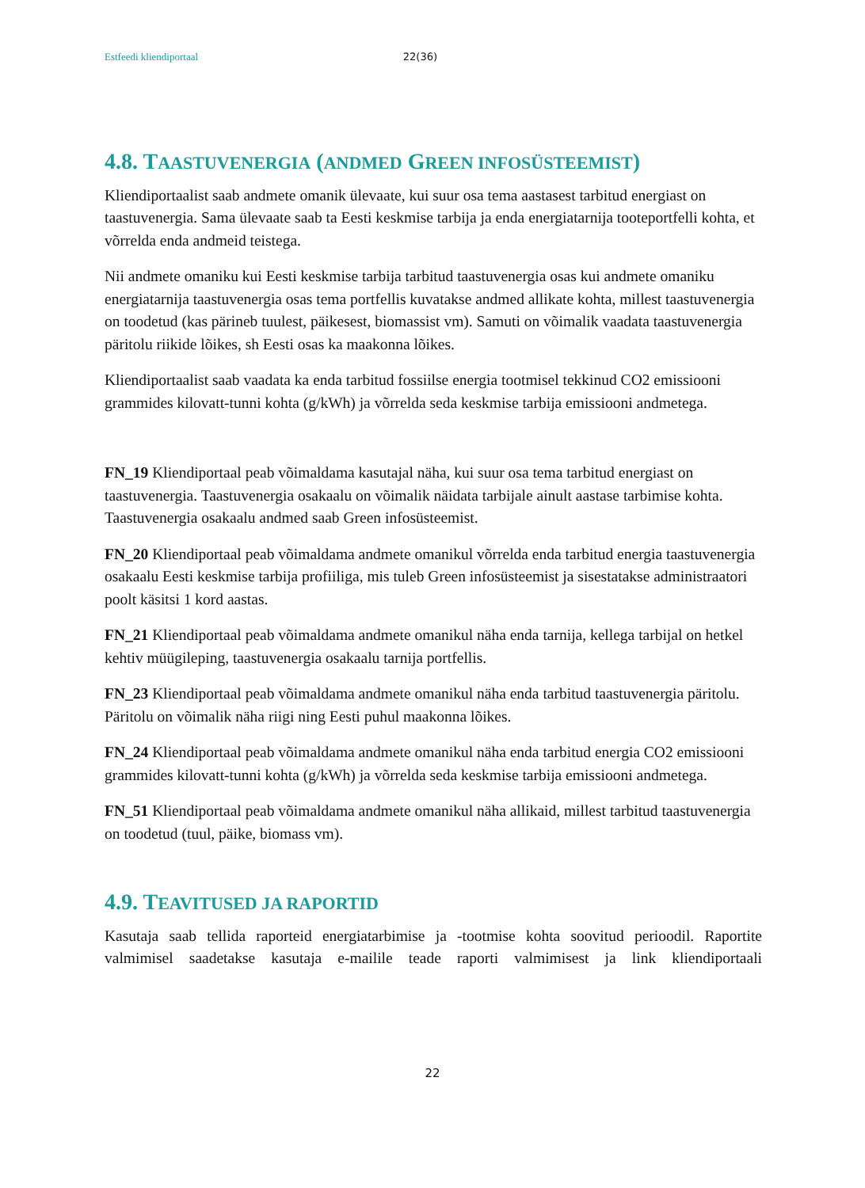Estfeedi kliendiportaal 22(36)
4.8. TAASTUVENERGIA (ANDMED GREEN INFOSÜSTEEMIST)
Kliendiportaalist saab andmete omanik ülevaate, kui suur osa tema aastasest tarbitud energiast on taastuvenergia. Sama ülevaate saab ta Eesti keskmise tarbija ja enda energiatarnija tooteportfelli kohta, et võrrelda enda andmeid teistega.
Nii andmete omaniku kui Eesti keskmise tarbija tarbitud taastuvenergia osas kui andmete omaniku energiatarnija taastuvenergia osas tema portfellis kuvatakse andmed allikate kohta, millest taastuvenergia on toodetud (kas pärineb tuulest, päikesest, biomassist vm). Samuti on võimalik vaadata taastuvenergia päritolu riikide lõikes, sh Eesti osas ka maakonna lõikes.
Kliendiportaalist saab vaadata ka enda tarbitud fossiilse energia tootmisel tekkinud CO2 emissiooni grammides kilovatt-tunni kohta (g/kWh) ja võrrelda seda keskmise tarbija emissiooni andmetega.
FN_19 Kliendiportaal peab võimaldama kasutajal näha, kui suur osa tema tarbitud energiast on taastuvenergia. Taastuvenergia osakaalu on võimalik näidata tarbijale ainult aastase tarbimise kohta. Taastuvenergia osakaalu andmed saab Green infosüsteemist.
FN_20 Kliendiportaal peab võimaldama andmete omanikul võrrelda enda tarbitud energia taastuvenergia osakaalu Eesti keskmise tarbija profiiliga, mis tuleb Green infosüsteemist ja sisestatakse administraatori poolt käsitsi 1 kord aastas.
FN_21 Kliendiportaal peab võimaldama andmete omanikul näha enda tarnija, kellega tarbijal on hetkel kehtiv müügileping, taastuvenergia osakaalu tarnija portfellis.
FN_23 Kliendiportaal peab võimaldama andmete omanikul näha enda tarbitud taastuvenergia päritolu. Päritolu on võimalik näha riigi ning Eesti puhul maakonna lõikes.
FN_24 Kliendiportaal peab võimaldama andmete omanikul näha enda tarbitud energia CO2 emissiooni grammides kilovatt-tunni kohta (g/kWh) ja võrrelda seda keskmise tarbija emissiooni andmetega.
FN_51 Kliendiportaal peab võimaldama andmete omanikul näha allikaid, millest tarbitud taastuvenergia on toodetud (tuul, päike, biomass vm).
4.9. TEAVITUSED JA RAPORTID
Kasutaja saab tellida raporteid energiatarbimise ja -tootmise kohta soovitud perioodil. Raportite valmimisel saadetakse kasutaja e-mailile teade raporti valmimisest ja link kliendiportaali
22